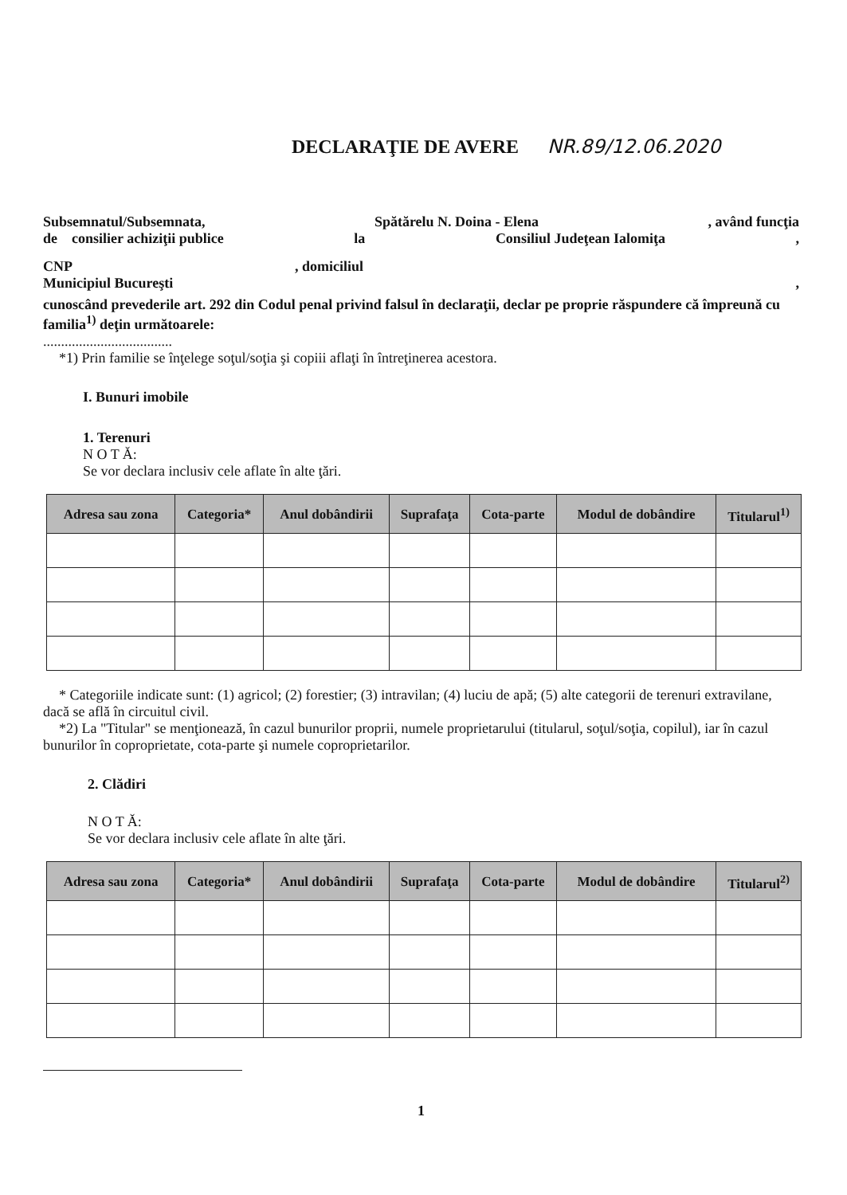DECLARAŢIE DE AVERE NR.89/12.06.2020
Subsemnatul/Subsemnata, Spătărelu N. Doina - Elena, având funcţia
de consilier achiziţii publice la Consiliul Judeţean Ialomiţa,
CNP, domiciliul
Municipiul Bucureşti,
cunoscând prevederile art. 292 din Codul penal privind falsul în declaraţii, declar pe proprie răspundere că împreună cu familia<sup>1)</sup> deţin următoarele:
....................................
*1) Prin familie se înţelege soţul/soţia şi copiii aflaţi în întreţinerea acestora.
I. Bunuri imobile
1. Terenuri
N O T Ă:
Se vor declara inclusiv cele aflate în alte ţări.
| Adresa sau zona | Categoria* | Anul dobândirii | Suprafaţa | Cota-parte | Modul de dobândire | Titularul<sup>1)</sup> |
| --- | --- | --- | --- | --- | --- | --- |
* Categoriile indicate sunt: (1) agricol; (2) forestier; (3) intravilan; (4) luciu de apă; (5) alte categorii de terenuri extravilane, dacă se află în circuitul civil.
*2) La "Titular" se menţionează, în cazul bunurilor proprii, numele proprietarului (titularul, soţul/soţia, copilul), iar în cazul bunurilor în coproprietate, cota-parte şi numele coproprietarilor.
2. Clădiri
N O T Ă:
Se vor declara inclusiv cele aflate în alte ţări.
| Adresa sau zona | Categoria* | Anul dobândirii | Suprafaţa | Cota-parte | Modul de dobândire | Titularul<sup>2)</sup> |
| --- | --- | --- | --- | --- | --- | --- |
1